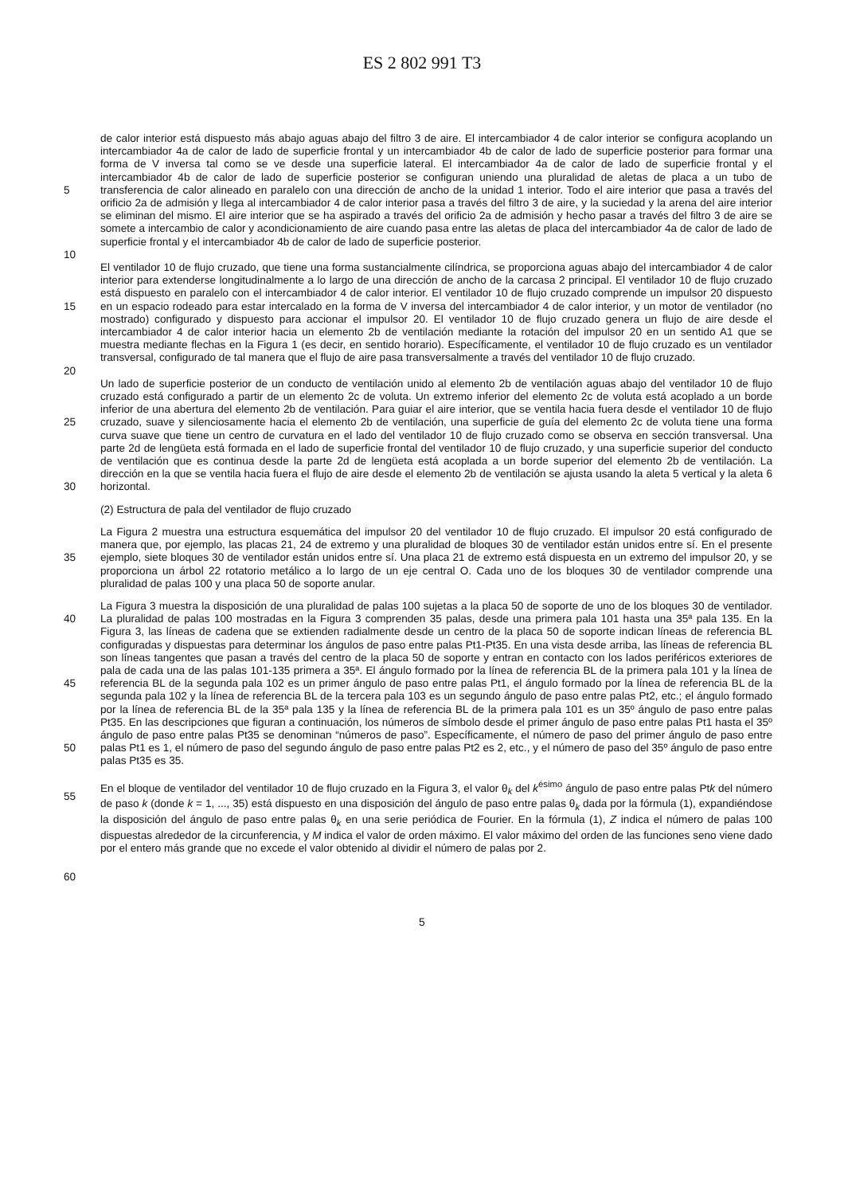ES 2 802 991 T3
5
10
de calor interior está dispuesto más abajo aguas abajo del filtro 3 de aire. El intercambiador 4 de calor interior se configura acoplando un intercambiador 4a de calor de lado de superficie frontal y un intercambiador 4b de calor de lado de superficie posterior para formar una forma de V inversa tal como se ve desde una superficie lateral. El intercambiador 4a de calor de lado de superficie frontal y el intercambiador 4b de calor de lado de superficie posterior se configuran uniendo una pluralidad de aletas de placa a un tubo de transferencia de calor alineado en paralelo con una dirección de ancho de la unidad 1 interior. Todo el aire interior que pasa a través del orificio 2a de admisión y llega al intercambiador 4 de calor interior pasa a través del filtro 3 de aire, y la suciedad y la arena del aire interior se eliminan del mismo. El aire interior que se ha aspirado a través del orificio 2a de admisión y hecho pasar a través del filtro 3 de aire se somete a intercambio de calor y acondicionamiento de aire cuando pasa entre las aletas de placa del intercambiador 4a de calor de lado de superficie frontal y el intercambiador 4b de calor de lado de superficie posterior.
15
20
El ventilador 10 de flujo cruzado, que tiene una forma sustancialmente cilíndrica, se proporciona aguas abajo del intercambiador 4 de calor interior para extenderse longitudinalmente a lo largo de una dirección de ancho de la carcasa 2 principal. El ventilador 10 de flujo cruzado está dispuesto en paralelo con el intercambiador 4 de calor interior. El ventilador 10 de flujo cruzado comprende un impulsor 20 dispuesto en un espacio rodeado para estar intercalado en la forma de V inversa del intercambiador 4 de calor interior, y un motor de ventilador (no mostrado) configurado y dispuesto para accionar el impulsor 20. El ventilador 10 de flujo cruzado genera un flujo de aire desde el intercambiador 4 de calor interior hacia un elemento 2b de ventilación mediante la rotación del impulsor 20 en un sentido A1 que se muestra mediante flechas en la Figura 1 (es decir, en sentido horario). Específicamente, el ventilador 10 de flujo cruzado es un ventilador transversal, configurado de tal manera que el flujo de aire pasa transversalmente a través del ventilador 10 de flujo cruzado.
25
30
Un lado de superficie posterior de un conducto de ventilación unido al elemento 2b de ventilación aguas abajo del ventilador 10 de flujo cruzado está configurado a partir de un elemento 2c de voluta. Un extremo inferior del elemento 2c de voluta está acoplado a un borde inferior de una abertura del elemento 2b de ventilación. Para guiar el aire interior, que se ventila hacia fuera desde el ventilador 10 de flujo cruzado, suave y silenciosamente hacia el elemento 2b de ventilación, una superficie de guía del elemento 2c de voluta tiene una forma curva suave que tiene un centro de curvatura en el lado del ventilador 10 de flujo cruzado como se observa en sección transversal. Una parte 2d de lengüeta está formada en el lado de superficie frontal del ventilador 10 de flujo cruzado, y una superficie superior del conducto de ventilación que es continua desde la parte 2d de lengüeta está acoplada a un borde superior del elemento 2b de ventilación. La dirección en la que se ventila hacia fuera el flujo de aire desde el elemento 2b de ventilación se ajusta usando la aleta 5 vertical y la aleta 6 horizontal.
(2) Estructura de pala del ventilador de flujo cruzado
35 La Figura 2 muestra una estructura esquemática del impulsor 20 del ventilador 10 de flujo cruzado. El impulsor 20 está configurado de manera que, por ejemplo, las placas 21, 24 de extremo y una pluralidad de bloques 30 de ventilador están unidos entre sí. En el presente ejemplo, siete bloques 30 de ventilador están unidos entre sí. Una placa 21 de extremo está dispuesta en un extremo del impulsor 20, y se proporciona un árbol 22 rotatorio metálico a lo largo de un eje central O. Cada uno de los bloques 30 de ventilador comprende una pluralidad de palas 100 y una placa 50 de soporte anular.
40
45
50
La Figura 3 muestra la disposición de una pluralidad de palas 100 sujetas a la placa 50 de soporte de uno de los bloques 30 de ventilador. La pluralidad de palas 100 mostradas en la Figura 3 comprenden 35 palas, desde una primera pala 101 hasta una 35ª pala 135. En la Figura 3, las líneas de cadena que se extienden radialmente desde un centro de la placa 50 de soporte indican líneas de referencia BL configuradas y dispuestas para determinar los ángulos de paso entre palas Pt1-Pt35. En una vista desde arriba, las líneas de referencia BL son líneas tangentes que pasan a través del centro de la placa 50 de soporte y entran en contacto con los lados periféricos exteriores de pala de cada una de las palas 101-135 primera a 35ª. El ángulo formado por la línea de referencia BL de la primera pala 101 y la línea de referencia BL de la segunda pala 102 es un primer ángulo de paso entre palas Pt1, el ángulo formado por la línea de referencia BL de la segunda pala 102 y la línea de referencia BL de la tercera pala 103 es un segundo ángulo de paso entre palas Pt2, etc.; el ángulo formado por la línea de referencia BL de la 35ª pala 135 y la línea de referencia BL de la primera pala 101 es un 35º ángulo de paso entre palas Pt35. En las descripciones que figuran a continuación, los números de símbolo desde el primer ángulo de paso entre palas Pt1 hasta el 35º ángulo de paso entre palas Pt35 se denominan “números de paso”. Específicamente, el número de paso del primer ángulo de paso entre palas Pt1 es 1, el número de paso del segundo ángulo de paso entre palas Pt2 es 2, etc., y el número de paso del 35º ángulo de paso entre palas Pt35 es 35.
55 En el bloque de ventilador del ventilador 10 de flujo cruzado en la Figura 3, el valor θ<sub>k</sub> del k<sup>ésimo</sup> ángulo de paso entre palas Ptk del número de paso k (donde k = 1, ..., 35) está dispuesto en una disposición del ángulo de paso entre palas θ<sub>k</sub> dada por la fórmula (1), expandiéndose la disposición del ángulo de paso entre palas θ<sub>k</sub> en una serie periódica de Fourier. En la fórmula (1), Z indica el número de palas 100 dispuestas alrededor de la circunferencia, y M indica el valor de orden máximo. El valor máximo del orden de las funciones seno viene dado por el entero más grande que no excede el valor obtenido al dividir el número de palas por 2.
60
5